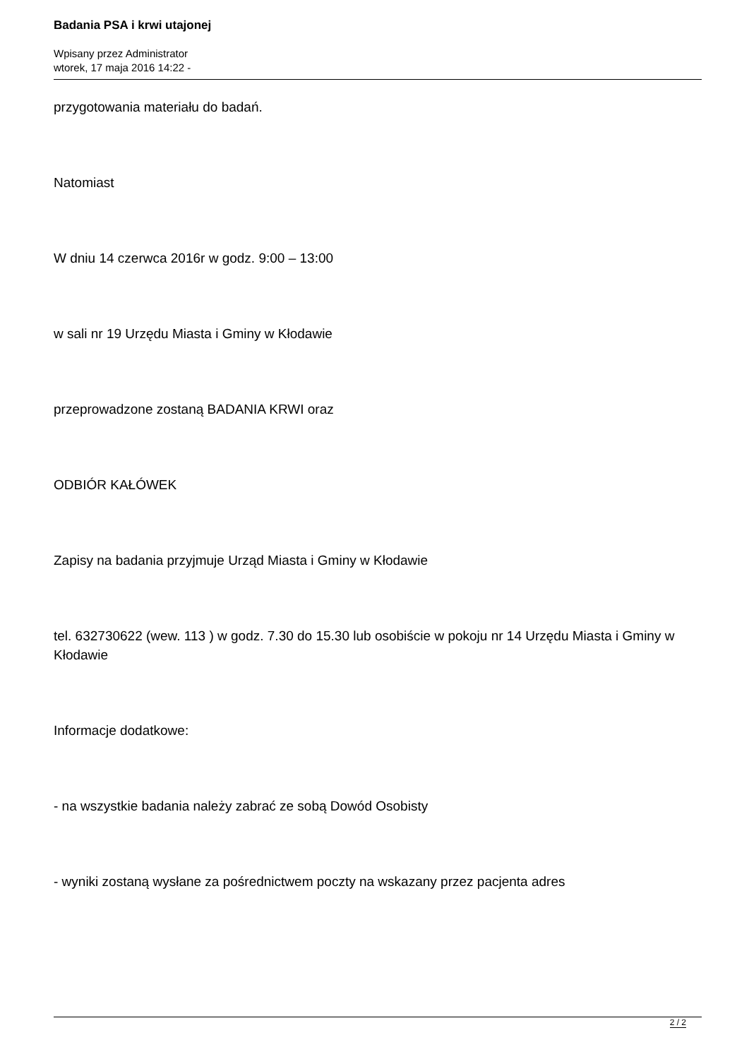Badania PSA i krwi utajonej
Wpisany przez Administrator
wtorek, 17 maja 2016 14:22 -
przygotowania materiału do badań.
Natomiast
W dniu 14 czerwca 2016r w godz. 9:00 – 13:00
w sali nr 19 Urzędu Miasta i Gminy w Kłodawie
przeprowadzone zostaną BADANIA KRWI oraz
ODBIÓR KAŁÓWEK
Zapisy na badania przyjmuje Urząd Miasta i Gminy w Kłodawie
tel. 632730622 (wew. 113 ) w godz. 7.30 do 15.30 lub osobiście w pokoju nr 14 Urzędu Miasta i Gminy w Kłodawie
Informacje dodatkowe:
- na wszystkie badania należy zabrać ze sobą Dowód Osobisty
- wyniki zostaną wysłane za pośrednictwem poczty na wskazany przez pacjenta adres
2 / 2